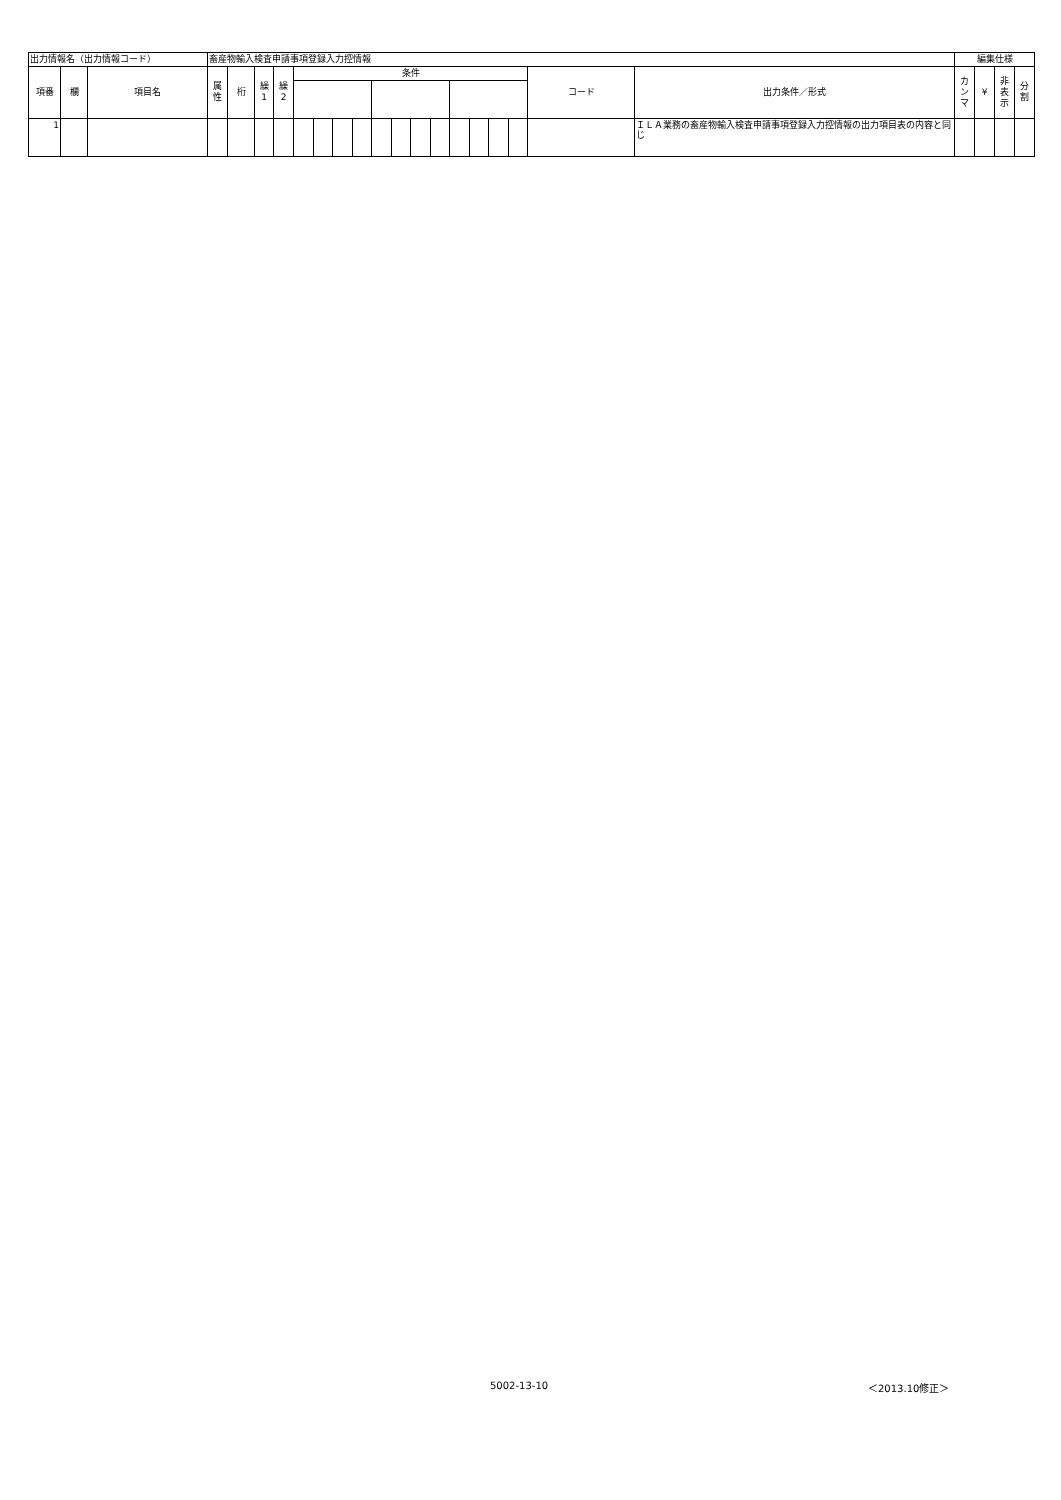| 出力情報名（出力情報コード） | | | 畜産物輸入検査申請事項登録入力控情報 | | | | | | | | | | | | | | | | | | 編集仕様 | | | |
| 項番 | 欄 | 項目名 | 属 性 | 桁 | 繰 1 | 繰 2 | 条件 | | | | | | | | | | | | コード | 出力条件／形式 | カ ン マ | ¥ | 非 表 示 | 分 割 |
| 1 | | | | | | | | | | | | | | | | | | | | ＩＬＡ業務の畜産物輸入検査申請事項登録入力控情報の出力項目表の内容と同じ | | | | |
5002-13-10 ＜2013.10修正＞